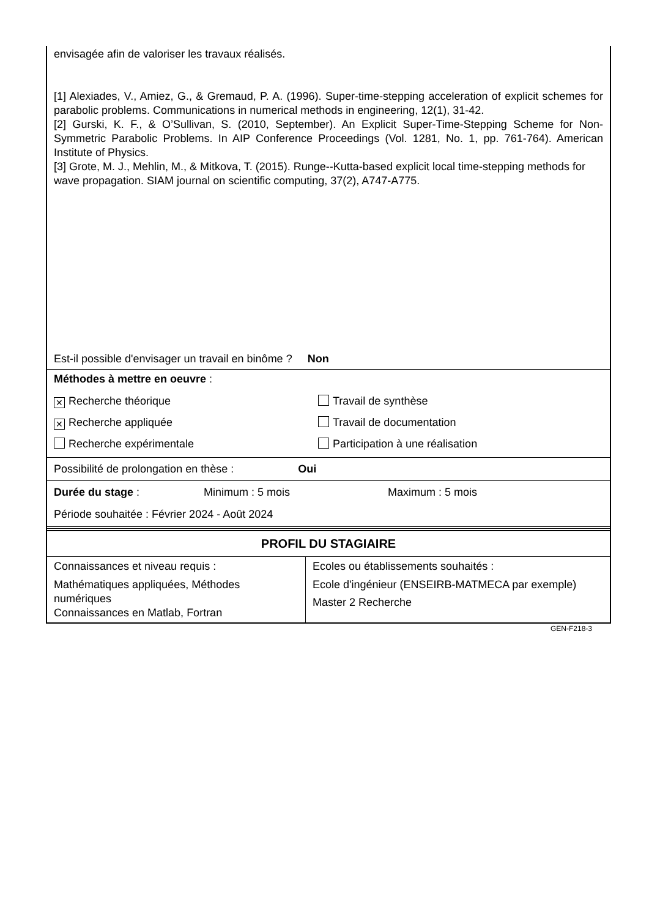envisagée afin de valoriser les travaux réalisés.
[1] Alexiades, V., Amiez, G., & Gremaud, P. A. (1996). Super-time-stepping acceleration of explicit schemes for parabolic problems. Communications in numerical methods in engineering, 12(1), 31-42.
[2] Gurski, K. F., & O’Sullivan, S. (2010, September). An Explicit Super-Time-Stepping Scheme for Non-Symmetric Parabolic Problems. In AIP Conference Proceedings (Vol. 1281, No. 1, pp. 761-764). American Institute of Physics.
[3] Grote, M. J., Mehlin, M., & Mitkova, T. (2015). Runge--Kutta-based explicit local time-stepping methods for wave propagation. SIAM journal on scientific computing, 37(2), A747-A775.
Est-il possible d'envisager un travail en binôme ? Non
Méthodes à mettre en oeuvre :
| ✕ Recherche théorique | Travail de synthèse |
| ✕ Recherche appliquée | Travail de documentation |
| Recherche expérimentale | Participation à une réalisation |
Possibilité de prolongation en thèse : Oui
Durée du stage : Minimum : 5 mois Maximum : 5 mois
Période souhaitée : Février 2024 - Août 2024
PROFIL DU STAGIAIRE
| Connaissances et niveau requis : Mathématiques appliquées, Méthodes numériques Connaissances en Matlab, Fortran | Ecoles ou établissements souhaités : Ecole d'ingénieur (ENSEIRB-MATMECA par exemple) Master 2 Recherche |
GEN-F218-3